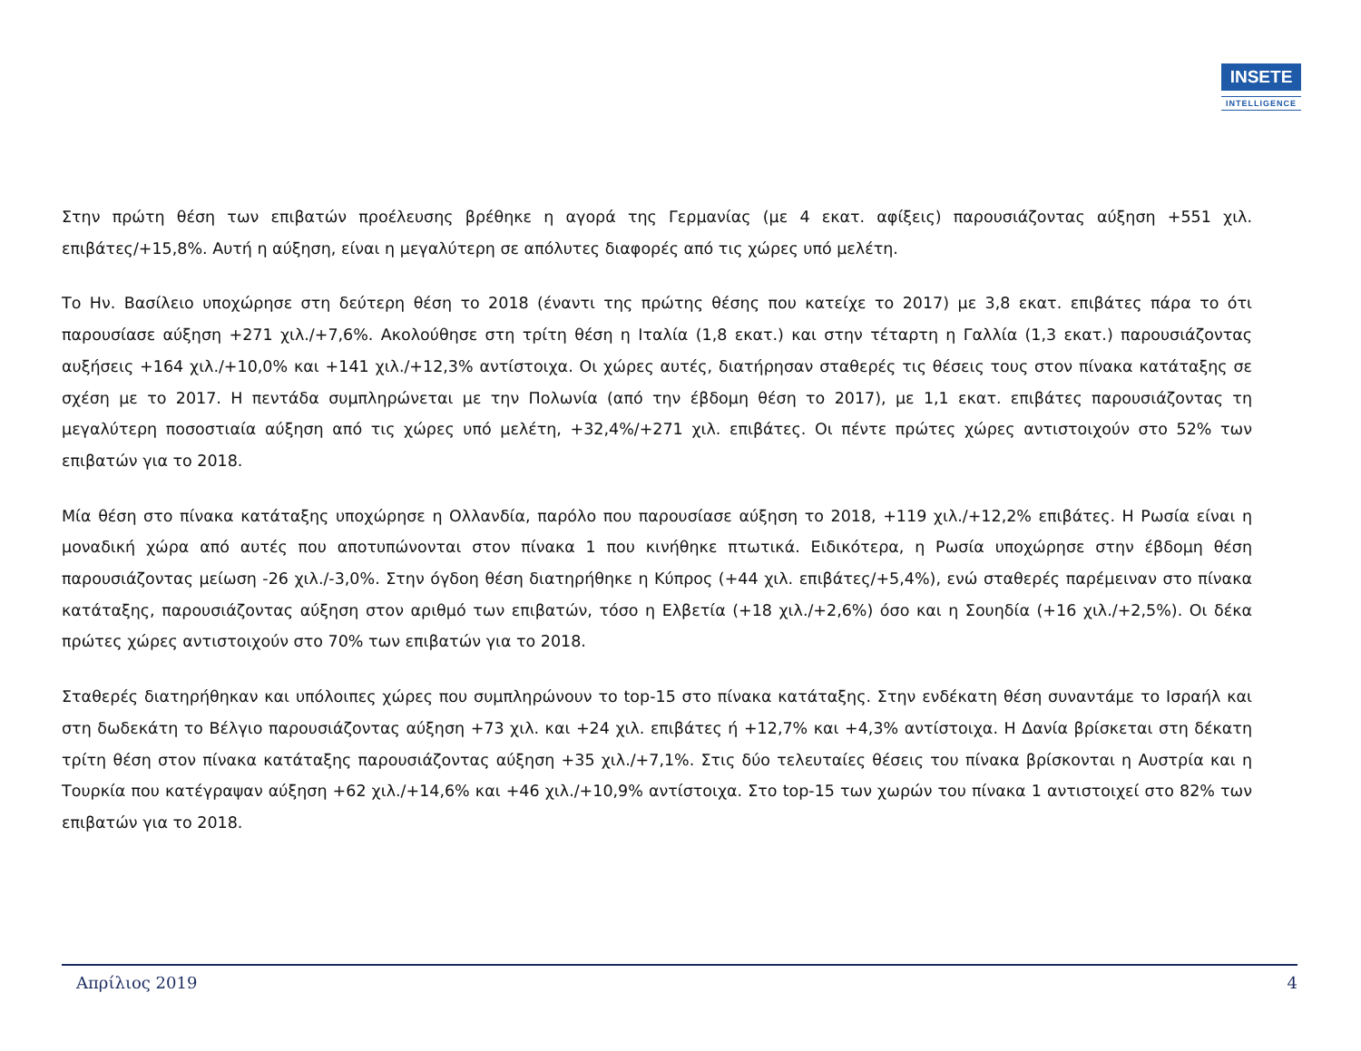INSETE
INTELLIGENCE
Στην πρώτη θέση των επιβατών προέλευσης βρέθηκε η αγορά της Γερμανίας (με 4 εκατ. αφίξεις) παρουσιάζοντας αύξηση +551 χιλ. επιβάτες/+15,8%. Αυτή η αύξηση, είναι η μεγαλύτερη σε απόλυτες διαφορές από τις χώρες υπό μελέτη.
Το Ην. Βασίλειο υποχώρησε στη δεύτερη θέση το 2018 (έναντι της πρώτης θέσης που κατείχε το 2017) με 3,8 εκατ. επιβάτες πάρα το ότι παρουσίασε αύξηση +271 χιλ./+7,6%. Ακολούθησε στη τρίτη θέση η Ιταλία (1,8 εκατ.) και στην τέταρτη η Γαλλία (1,3 εκατ.) παρουσιάζοντας αυξήσεις +164 χιλ./+10,0% και +141 χιλ./+12,3% αντίστοιχα. Οι χώρες αυτές, διατήρησαν σταθερές τις θέσεις τους στον πίνακα κατάταξης σε σχέση με το 2017. Η πεντάδα συμπληρώνεται με την Πολωνία (από την έβδομη θέση το 2017), με 1,1 εκατ. επιβάτες παρουσιάζοντας τη μεγαλύτερη ποσοστιαία αύξηση από τις χώρες υπό μελέτη, +32,4%/+271 χιλ. επιβάτες. Οι πέντε πρώτες χώρες αντιστοιχούν στο 52% των επιβατών για το 2018.
Μία θέση στο πίνακα κατάταξης υποχώρησε η Ολλανδία, παρόλο που παρουσίασε αύξηση το 2018, +119 χιλ./+12,2% επιβάτες. Η Ρωσία είναι η μοναδική χώρα από αυτές που αποτυπώνονται στον πίνακα 1 που κινήθηκε πτωτικά. Ειδικότερα, η Ρωσία υποχώρησε στην έβδομη θέση παρουσιάζοντας μείωση -26 χιλ./-3,0%. Στην όγδοη θέση διατηρήθηκε η Κύπρος (+44 χιλ. επιβάτες/+5,4%), ενώ σταθερές παρέμειναν στο πίνακα κατάταξης, παρουσιάζοντας αύξηση στον αριθμό των επιβατών, τόσο η Ελβετία (+18 χιλ./+2,6%) όσο και η Σουηδία (+16 χιλ./+2,5%). Οι δέκα πρώτες χώρες αντιστοιχούν στο 70% των επιβατών για το 2018.
Σταθερές διατηρήθηκαν και υπόλοιπες χώρες που συμπληρώνουν το top-15 στο πίνακα κατάταξης. Στην ενδέκατη θέση συναντάμε το Ισραήλ και στη δωδεκάτη το Βέλγιο παρουσιάζοντας αύξηση +73 χιλ. και +24 χιλ. επιβάτες ή +12,7% και +4,3% αντίστοιχα. Η Δανία βρίσκεται στη δέκατη τρίτη θέση στον πίνακα κατάταξης παρουσιάζοντας αύξηση +35 χιλ./+7,1%. Στις δύο τελευταίες θέσεις του πίνακα βρίσκονται η Αυστρία και η Τουρκία που κατέγραψαν αύξηση +62 χιλ./+14,6% και +46 χιλ./+10,9% αντίστοιχα. Στο top-15 των χωρών του πίνακα 1 αντιστοιχεί στο 82% των επιβατών για το 2018.
Απρίλιος 2019 4